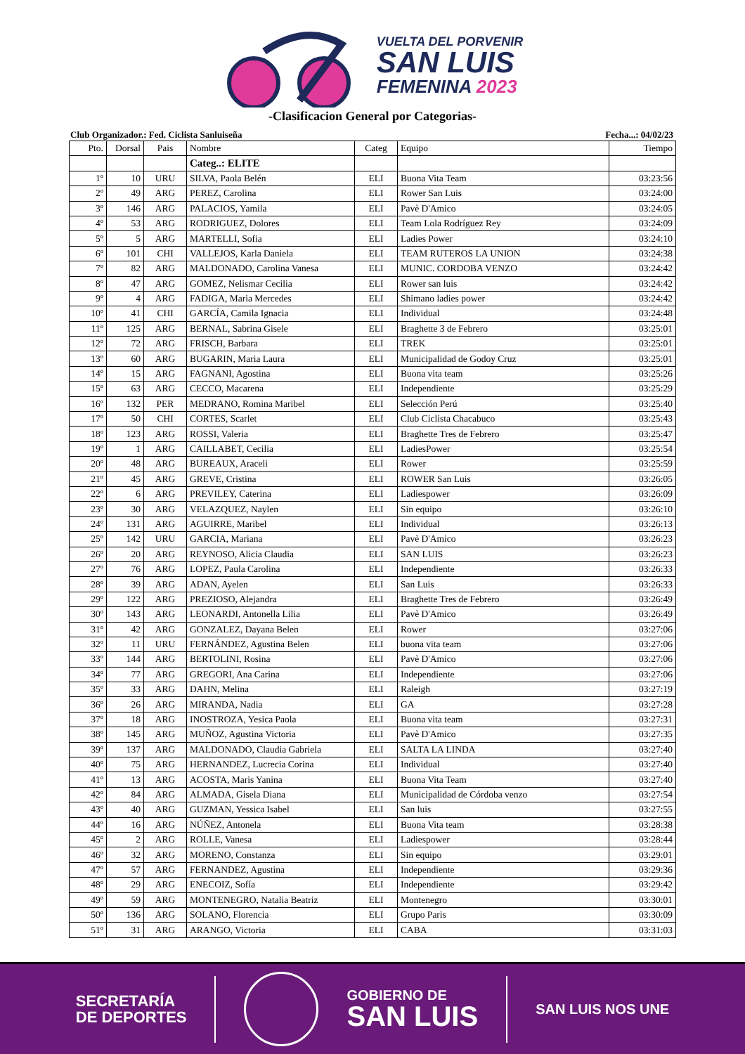VUELTA DEL PORVENIR
SAN LUIS
FEMENINA 2023
-Clasificacion General por Categorias-
Club Organizador.: Fed. Ciclista Sanluiseña Fecha...: 04/02/23
| Pto. | Dorsal | Pais | Nombre | Categ | Equipo | Tiempo |
| --- | --- | --- | --- | --- | --- | --- |
| | | | Categ..: ELITE | | | |
| 1º | 10 | URU | SILVA, Paola Belén | ELI | Buona Vita Team | 03:23:56 |
| 2º | 49 | ARG | PEREZ, Carolina | ELI | Rower San Luis | 03:24:00 |
| 3º | 146 | ARG | PALACIOS, Yamila | ELI | Pavè D'Amico | 03:24:05 |
| 4º | 53 | ARG | RODRIGUEZ, Dolores | ELI | Team Lola Rodríguez Rey | 03:24:09 |
| 5º | 5 | ARG | MARTELLI, Sofia | ELI | Ladies Power | 03:24:10 |
| 6º | 101 | CHI | VALLEJOS, Karla Daniela | ELI | TEAM RUTEROS LA UNION | 03:24:38 |
| 7º | 82 | ARG | MALDONADO, Carolina Vanesa | ELI | MUNIC. CORDOBA VENZO | 03:24:42 |
| 8º | 47 | ARG | GOMEZ, Nelismar Cecilia | ELI | Rower san luis | 03:24:42 |
| 9º | 4 | ARG | FADIGA, Maria Mercedes | ELI | Shimano ladies power | 03:24:42 |
| 10º | 41 | CHI | GARCÍA, Camila Ignacia | ELI | Individual | 03:24:48 |
| 11º | 125 | ARG | BERNAL, Sabrina Gisele | ELI | Braghette 3 de Febrero | 03:25:01 |
| 12º | 72 | ARG | FRISCH, Barbara | ELI | TREK | 03:25:01 |
| 13º | 60 | ARG | BUGARIN, Maria Laura | ELI | Municipalidad de Godoy Cruz | 03:25:01 |
| 14º | 15 | ARG | FAGNANI, Agostina | ELI | Buona vita team | 03:25:26 |
| 15º | 63 | ARG | CECCO, Macarena | ELI | Independiente | 03:25:29 |
| 16º | 132 | PER | MEDRANO, Romina Maribel | ELI | Selección Perú | 03:25:40 |
| 17º | 50 | CHI | CORTES, Scarlet | ELI | Club Ciclista Chacabuco | 03:25:43 |
| 18º | 123 | ARG | ROSSI, Valeria | ELI | Braghette Tres de Febrero | 03:25:47 |
| 19º | 1 | ARG | CAILLABET, Cecilia | ELI | LadiesPower | 03:25:54 |
| 20º | 48 | ARG | BUREAUX, Araceli | ELI | Rower | 03:25:59 |
| 21º | 45 | ARG | GREVE, Cristina | ELI | ROWER San Luis | 03:26:05 |
| 22º | 6 | ARG | PREVILEY, Caterina | ELI | Ladiespower | 03:26:09 |
| 23º | 30 | ARG | VELAZQUEZ, Naylen | ELI | Sin equipo | 03:26:10 |
| 24º | 131 | ARG | AGUIRRE, Maribel | ELI | Individual | 03:26:13 |
| 25º | 142 | URU | GARCIA, Mariana | ELI | Pavè D'Amico | 03:26:23 |
| 26º | 20 | ARG | REYNOSO, Alicia Claudia | ELI | SAN LUIS | 03:26:23 |
| 27º | 76 | ARG | LOPEZ, Paula Carolina | ELI | Independiente | 03:26:33 |
| 28º | 39 | ARG | ADAN, Ayelen | ELI | San Luis | 03:26:33 |
| 29º | 122 | ARG | PREZIOSO, Alejandra | ELI | Braghette Tres de Febrero | 03:26:49 |
| 30º | 143 | ARG | LEONARDI, Antonella Lilia | ELI | Pavè D'Amico | 03:26:49 |
| 31º | 42 | ARG | GONZALEZ, Dayana Belen | ELI | Rower | 03:27:06 |
| 32º | 11 | URU | FERNÁNDEZ, Agustina Belen | ELI | buona vita team | 03:27:06 |
| 33º | 144 | ARG | BERTOLINI, Rosina | ELI | Pavè D'Amico | 03:27:06 |
| 34º | 77 | ARG | GREGORI, Ana Carina | ELI | Independiente | 03:27:06 |
| 35º | 33 | ARG | DAHN, Melina | ELI | Raleigh | 03:27:19 |
| 36º | 26 | ARG | MIRANDA, Nadia | ELI | GA | 03:27:28 |
| 37º | 18 | ARG | INOSTROZA, Yesica Paola | ELI | Buona vita team | 03:27:31 |
| 38º | 145 | ARG | MUÑOZ, Agustina Victoria | ELI | Pavè D'Amico | 03:27:35 |
| 39º | 137 | ARG | MALDONADO, Claudia Gabriela | ELI | SALTA LA LINDA | 03:27:40 |
| 40º | 75 | ARG | HERNANDEZ, Lucrecia Corina | ELI | Individual | 03:27:40 |
| 41º | 13 | ARG | ACOSTA, Maris Yanina | ELI | Buona Vita Team | 03:27:40 |
| 42º | 84 | ARG | ALMADA, Gisela Diana | ELI | Municipalidad de Córdoba venzo | 03:27:54 |
| 43º | 40 | ARG | GUZMAN, Yessica Isabel | ELI | San luis | 03:27:55 |
| 44º | 16 | ARG | NÚÑEZ, Antonela | ELI | Buona Vita team | 03:28:38 |
| 45º | 2 | ARG | ROLLE, Vanesa | ELI | Ladiespower | 03:28:44 |
| 46º | 32 | ARG | MORENO, Constanza | ELI | Sin equipo | 03:29:01 |
| 47º | 57 | ARG | FERNANDEZ, Agustina | ELI | Independiente | 03:29:36 |
| 48º | 29 | ARG | ENECOIZ, Sofía | ELI | Independiente | 03:29:42 |
| 49º | 59 | ARG | MONTENEGRO, Natalia Beatriz | ELI | Montenegro | 03:30:01 |
| 50º | 136 | ARG | SOLANO, Florencia | ELI | Grupo Paris | 03:30:09 |
| 51º | 31 | ARG | ARANGO, Victoria | ELI | CABA | 03:31:03 |
SECRETARÍA
DE DEPORTES
GOBIERNO DE
SAN LUIS
SAN LUIS NOS UNE